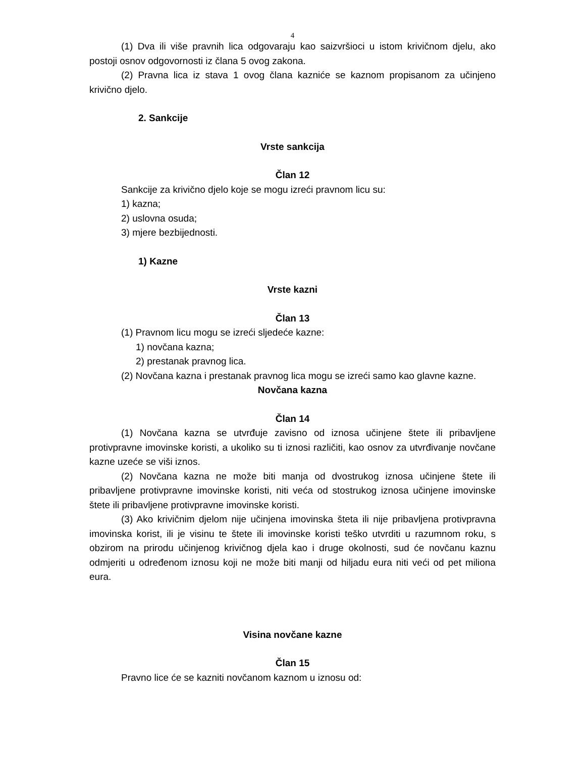4
(1) Dva ili više pravnih lica odgovaraju kao saizvršioci u istom krivičnom djelu, ako postoji osnov odgovornosti iz člana 5 ovog zakona.
(2) Pravna lica iz stava 1 ovog člana kazniće se kaznom propisanom za učinjeno krivično djelo.
2. Sankcije
Vrste sankcija
Član 12
Sankcije za krivično djelo koje se mogu izreći pravnom licu su:
1) kazna;
2) uslovna osuda;
3) mjere bezbijednosti.
1) Kazne
Vrste kazni
Član 13
(1) Pravnom licu mogu se izreći sljedeće kazne:
1) novčana kazna;
2) prestanak pravnog lica.
(2) Novčana kazna i prestanak pravnog lica mogu se izreći samo kao glavne kazne.
Novčana kazna
Član 14
(1) Novčana kazna se utvrđuje zavisno od iznosa učinjene štete ili pribavljene protivpravne imovinske koristi, a ukoliko su ti iznosi različiti, kao osnov za utvrđivanje novčane kazne uzeće se viši iznos.
(2) Novčana kazna ne može biti manja od dvostrukog iznosa učinjene štete ili pribavljene protivpravne imovinske koristi, niti veća od stostrukog iznosa učinjene imovinske štete ili pribavljene protivpravne imovinske koristi.
(3) Ako krivičnim djelom nije učinjena imovinska šteta ili nije pribavljena protivpravna imovinska korist, ili je visinu te štete ili imovinske koristi teško utvrditi u razumnom roku, s obzirom na prirodu učinjenog krivičnog djela kao i druge okolnosti, sud će novčanu kaznu odmjeriti u određenom iznosu koji ne može biti manji od hiljadu eura niti veći od pet miliona eura.
Visina novčane kazne
Član 15
Pravno lice će se kazniti novčanom kaznom u iznosu od: